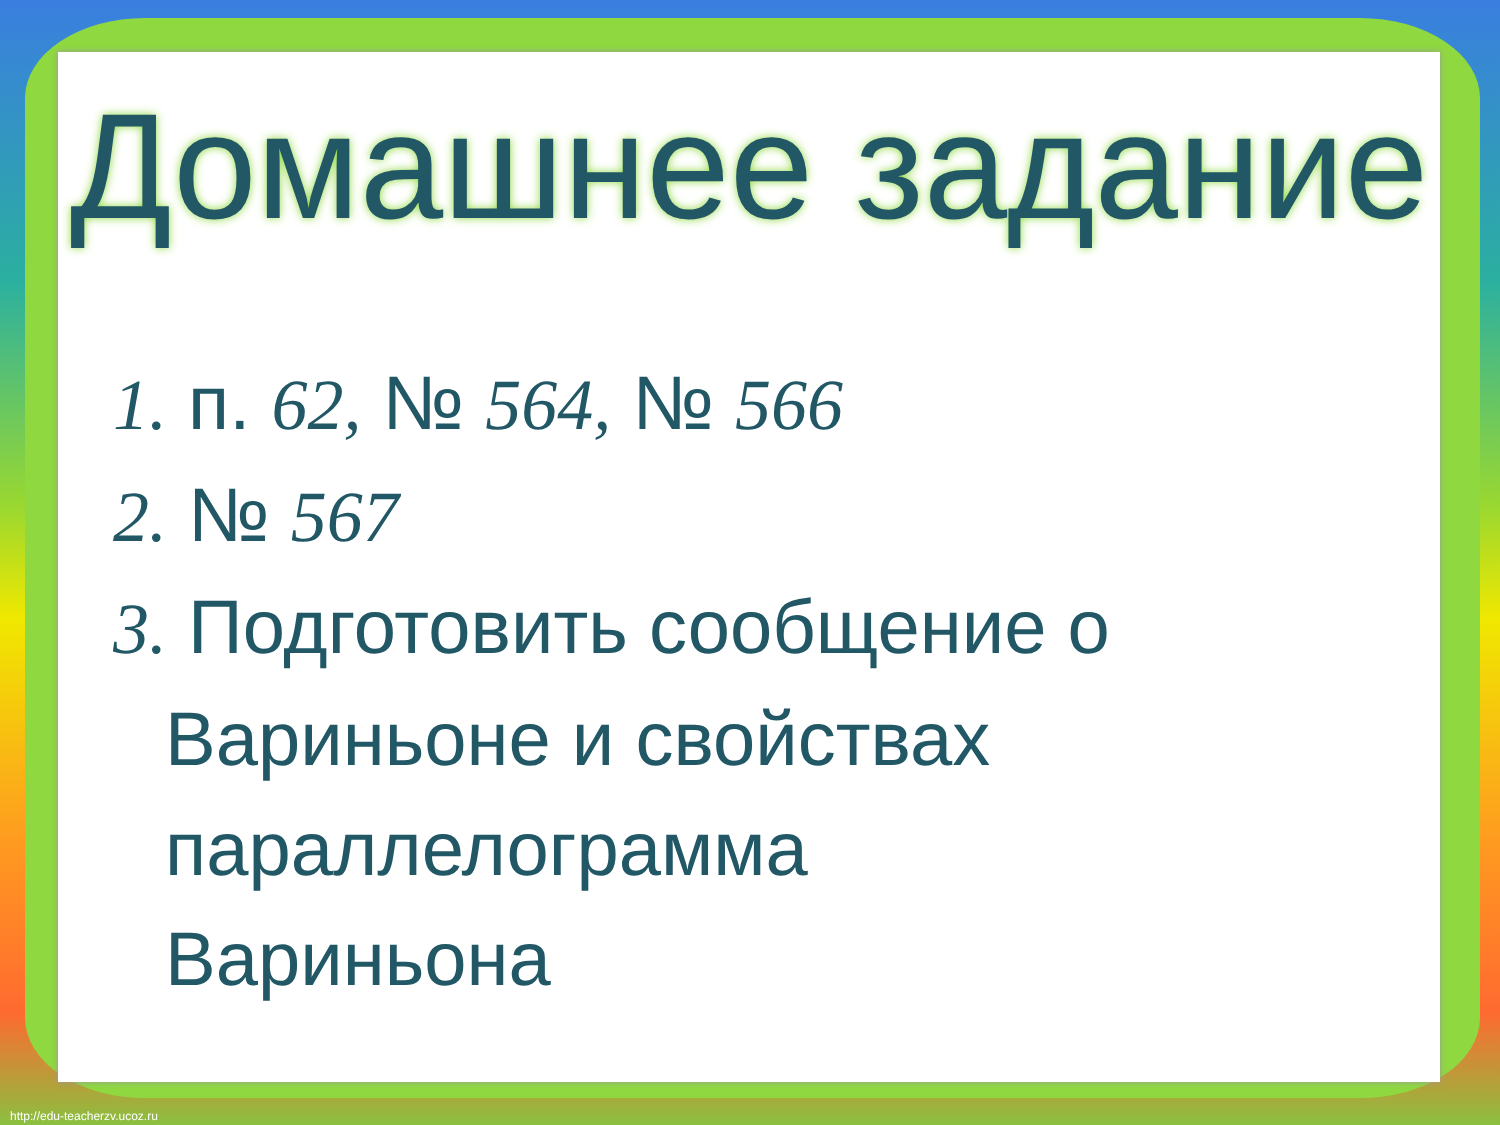Домашнее задание
1. п. 62, № 564, № 566
2. № 567
3. Подготовить сообщение о
Вариньоне и свойствах
параллелограмма
Вариньона
http://edu-teacherzv.ucoz.ru